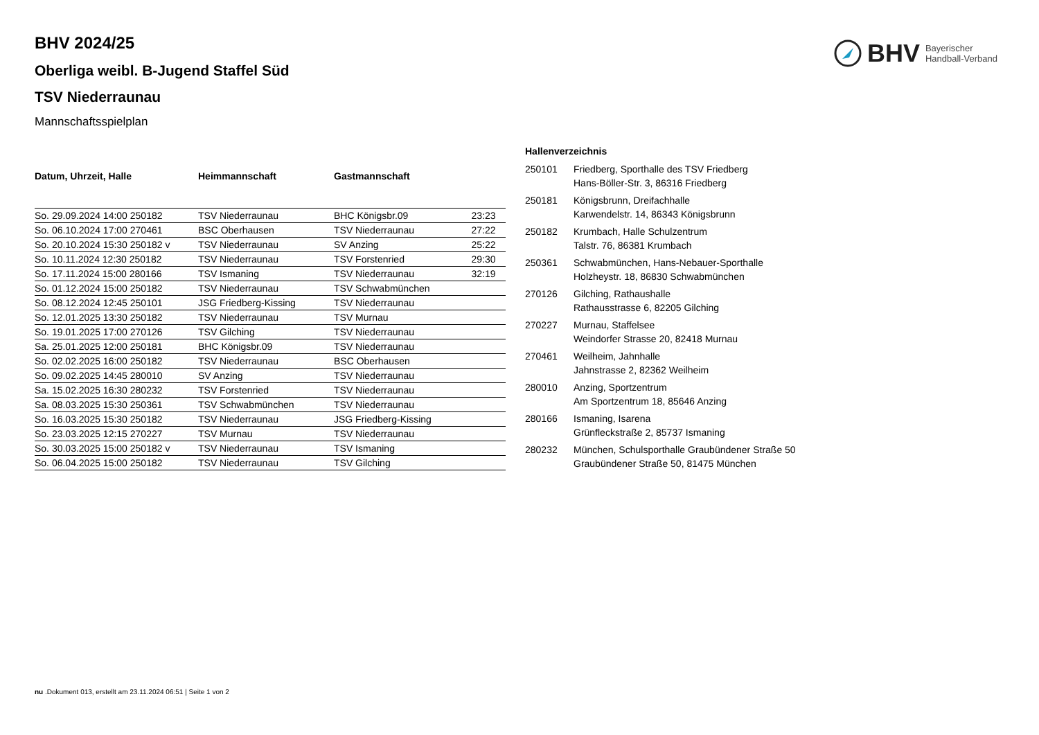BHV Bayerischer
Handball-Verband
BHV 2024/25
Oberliga weibl. B-Jugend Staffel Süd
TSV Niederraunau
Mannschaftsspielplan
| Datum, Uhrzeit, Halle | Heimmannschaft | Gastmannschaft | |
| --- | --- | --- | --- |
| So. 29.09.2024 14:00 250182 | TSV Niederraunau | BHC Königsbr.09 | 23:23 |
| So. 06.10.2024 17:00 270461 | BSC Oberhausen | TSV Niederraunau | 27:22 |
| So. 20.10.2024 15:30 250182 v | TSV Niederraunau | SV Anzing | 25:22 |
| So. 10.11.2024 12:30 250182 | TSV Niederraunau | TSV Forstenried | 29:30 |
| So. 17.11.2024 15:00 280166 | TSV Ismaning | TSV Niederraunau | 32:19 |
| So. 01.12.2024 15:00 250182 | TSV Niederraunau | TSV Schwabmünchen | |
| So. 08.12.2024 12:45 250101 | JSG Friedberg-Kissing | TSV Niederraunau | |
| So. 12.01.2025 13:30 250182 | TSV Niederraunau | TSV Murnau | |
| So. 19.01.2025 17:00 270126 | TSV Gilching | TSV Niederraunau | |
| Sa. 25.01.2025 12:00 250181 | BHC Königsbr.09 | TSV Niederraunau | |
| So. 02.02.2025 16:00 250182 | TSV Niederraunau | BSC Oberhausen | |
| So. 09.02.2025 14:45 280010 | SV Anzing | TSV Niederraunau | |
| Sa. 15.02.2025 16:30 280232 | TSV Forstenried | TSV Niederraunau | |
| Sa. 08.03.2025 15:30 250361 | TSV Schwabmünchen | TSV Niederraunau | |
| So. 16.03.2025 15:30 250182 | TSV Niederraunau | JSG Friedberg-Kissing | |
| So. 23.03.2025 12:15 270227 | TSV Murnau | TSV Niederraunau | |
| So. 30.03.2025 15:00 250182 v | TSV Niederraunau | TSV Ismaning | |
| So. 06.04.2025 15:00 250182 | TSV Niederraunau | TSV Gilching | |
Hallenverzeichnis
| 250101 | Friedberg, Sporthalle des TSV Friedberg Hans-Böller-Str. 3, 86316 Friedberg |
| 250181 | Königsbrunn, Dreifachhalle Karwendelstr. 14, 86343 Königsbrunn |
| 250182 | Krumbach, Halle Schulzentrum Talstr. 76, 86381 Krumbach |
| 250361 | Schwabmünchen, Hans-Nebauer-Sporthalle Holzheystr. 18, 86830 Schwabmünchen |
| 270126 | Gilching, Rathaushalle Rathausstrasse 6, 82205 Gilching |
| 270227 | Murnau, Staffelsee Weindorfer Strasse 20, 82418 Murnau |
| 270461 | Weilheim, Jahnhalle Jahnstrasse 2, 82362 Weilheim |
| 280010 | Anzing, Sportzentrum Am Sportzentrum 18, 85646 Anzing |
| 280166 | Ismaning, Isarena Grünfleckstraße 2, 85737 Ismaning |
| 280232 | München, Schulsporthalle Graubündener Straße 50 Graubündener Straße 50, 81475 München |
nu .Dokument 013, erstellt am 23.11.2024 06:51 | Seite 1 von 2